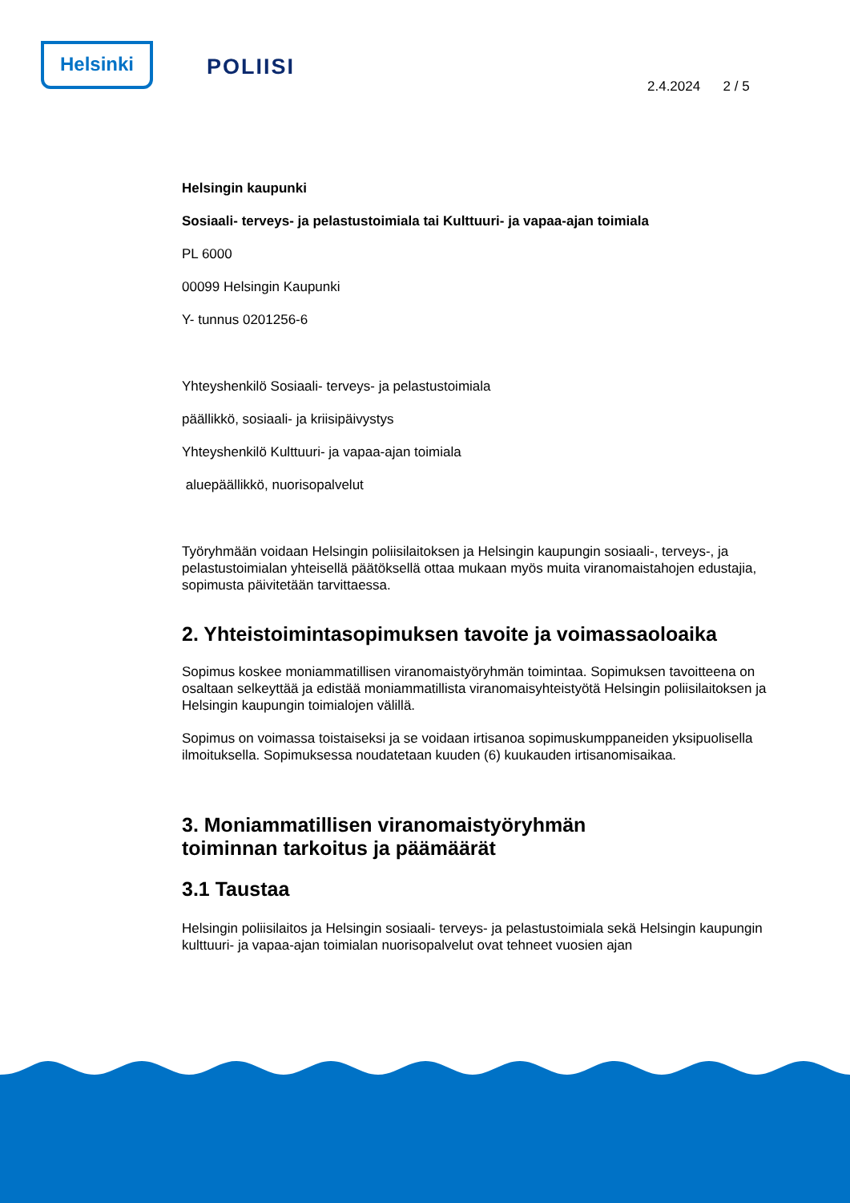Helsinki
POLIISI
2.4.2024 2 / 5
Helsingin kaupunki
Sosiaali- terveys- ja pelastustoimiala tai Kulttuuri- ja vapaa-ajan toimiala
PL 6000
00099 Helsingin Kaupunki
Y- tunnus 0201256-6
Yhteyshenkilö Sosiaali- terveys- ja pelastustoimiala
päällikkö, sosiaali- ja kriisipäivystys
Yhteyshenkilö Kulttuuri- ja vapaa-ajan toimiala
aluepäällikkö, nuorisopalvelut
Työryhmään voidaan Helsingin poliisilaitoksen ja Helsingin kaupungin sosiaali-, terveys-, ja pelastustoimialan yhteisellä päätöksellä ottaa mukaan myös muita viranomaistahojen edustajia, sopimusta päivitetään tarvittaessa.
2. Yhteistoimintasopimuksen tavoite ja voimassaoloaika
Sopimus koskee moniammatillisen viranomaistyöryhmän toimintaa. Sopimuksen tavoitteena on osaltaan selkeyttää ja edistää moniammatillista viranomaisyhteistyötä Helsingin poliisilaitoksen ja Helsingin kaupungin toimialojen välillä.
Sopimus on voimassa toistaiseksi ja se voidaan irtisanoa sopimuskumppaneiden yksipuolisella ilmoituksella. Sopimuksessa noudatetaan kuuden (6) kuukauden irtisanomisaikaa.
3. Moniammatillisen viranomaistyöryhmän
toiminnan tarkoitus ja päämäärät
3.1 Taustaa
Helsingin poliisilaitos ja Helsingin sosiaali- terveys- ja pelastustoimiala sekä Helsingin kaupungin kulttuuri- ja vapaa-ajan toimialan nuorisopalvelut ovat tehneet vuosien ajan